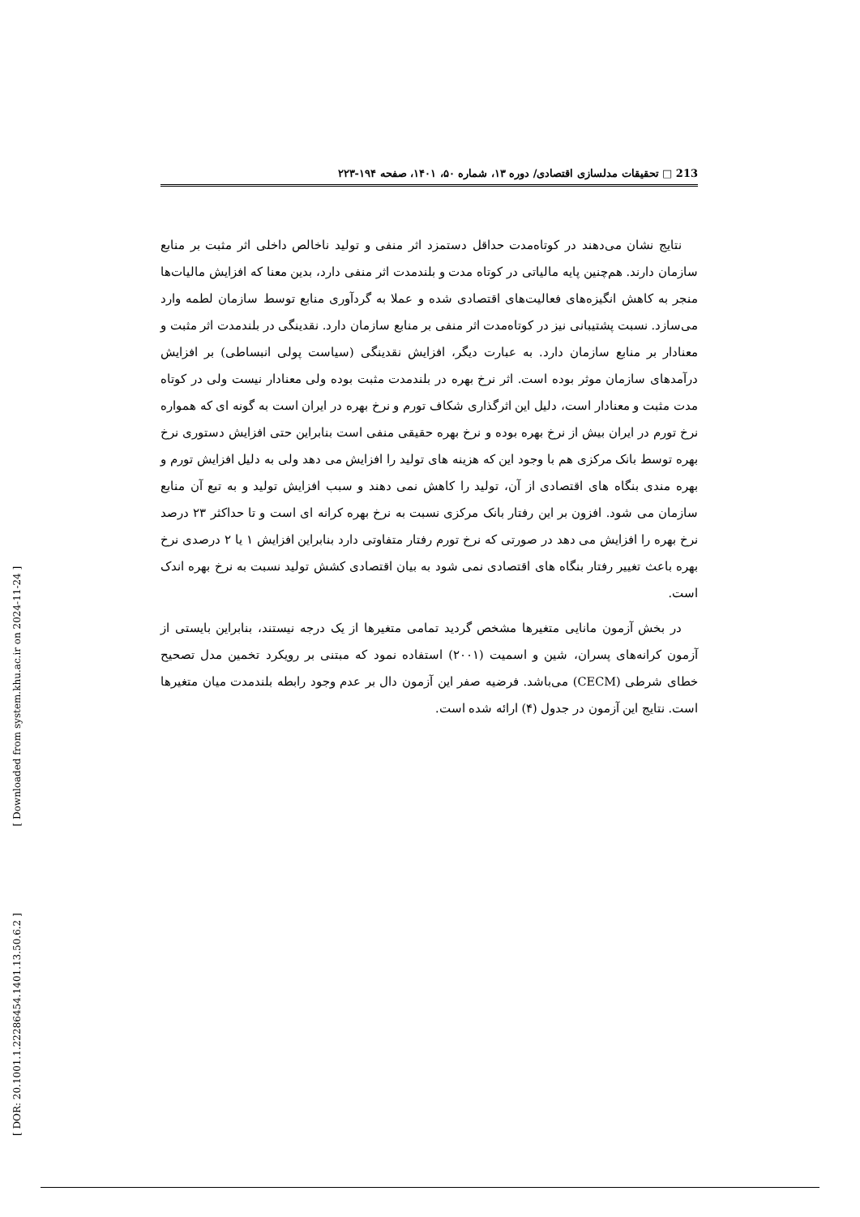[ DOR: 20.1001.1.22286454.1401.13.50.6.2 ] [ Downloaded from system.khu.ac.ir on 2024-11-24 ]
213 □ تحقیقات مدلسازی اقتصادی/ دوره ۱۳، شماره ۵۰، ۱۴۰۱، صفحه ۱۹۴-۲۲۳
نتایج نشان می‌دهند در کوتاه‌مدت حداقل دستمزد اثر منفی و تولید ناخالص داخلی اثر مثبت بر منابع سازمان دارند. هم‌چنین پایه مالیاتی در کوتاه مدت و بلندمدت اثر منفی دارد، بدین معنا که افزایش مالیات‌ها منجر به کاهش انگیزه‌های فعالیت‌های اقتصادی شده و عملا به گردآوری منابع توسط سازمان لطمه وارد می‌سازد. نسبت پشتیبانی نیز در کوتاه‌مدت اثر منفی بر منابع سازمان دارد. نقدینگی در بلندمدت اثر مثبت و معنادار بر منابع سازمان دارد. به عبارت دیگر، افزایش نقدینگی (سیاست پولی انبساطی) بر افزایش درآمدهای سازمان موثر بوده است. اثر نرخ بهره در بلندمدت مثبت بوده ولی معنادار نیست ولی در کوتاه مدت مثبت و معنادار است، دلیل این اثرگذاری شکاف تورم و نرخ بهره در ایران است به گونه ای که همواره نرخ تورم در ایران بیش از نرخ بهره بوده و نرخ بهره حقیقی منفی است بنابراین حتی افزایش دستوری نرخ بهره توسط بانک مرکزی هم با وجود این که هزینه های تولید را افزایش می دهد ولی به دلیل افزایش تورم و بهره مندی بنگاه های اقتصادی از آن، تولید را کاهش نمی دهند و سبب افزایش تولید و به تبع آن منابع سازمان می شود. افزون بر این رفتار بانک مرکزی نسبت به نرخ بهره کرانه ای است و تا حداکثر ۲۳ درصد نرخ بهره را افزایش می دهد در صورتی که نرخ تورم رفتار متفاوتی دارد بنابراین افزایش ۱ یا ۲ درصدی نرخ بهره باعث تغییر رفتار بنگاه های اقتصادی نمی شود به بیان اقتصادی کشش تولید نسبت به نرخ بهره اندک است.
در بخش آزمون مانایی متغیرها مشخص گردید تمامی متغیرها از یک درجه نیستند، بنابراین بایستی از آزمون کرانه‌های پسران، شین و اسمیت (۲۰۰۱) استفاده نمود که مبتنی بر رویکرد تخمین مدل تصحیح خطای شرطی (CECM) می‌باشد. فرضیه صفر این آزمون دال بر عدم وجود رابطه بلندمدت میان متغیرها است. نتایج این آزمون در جدول (۴) ارائه شده است.